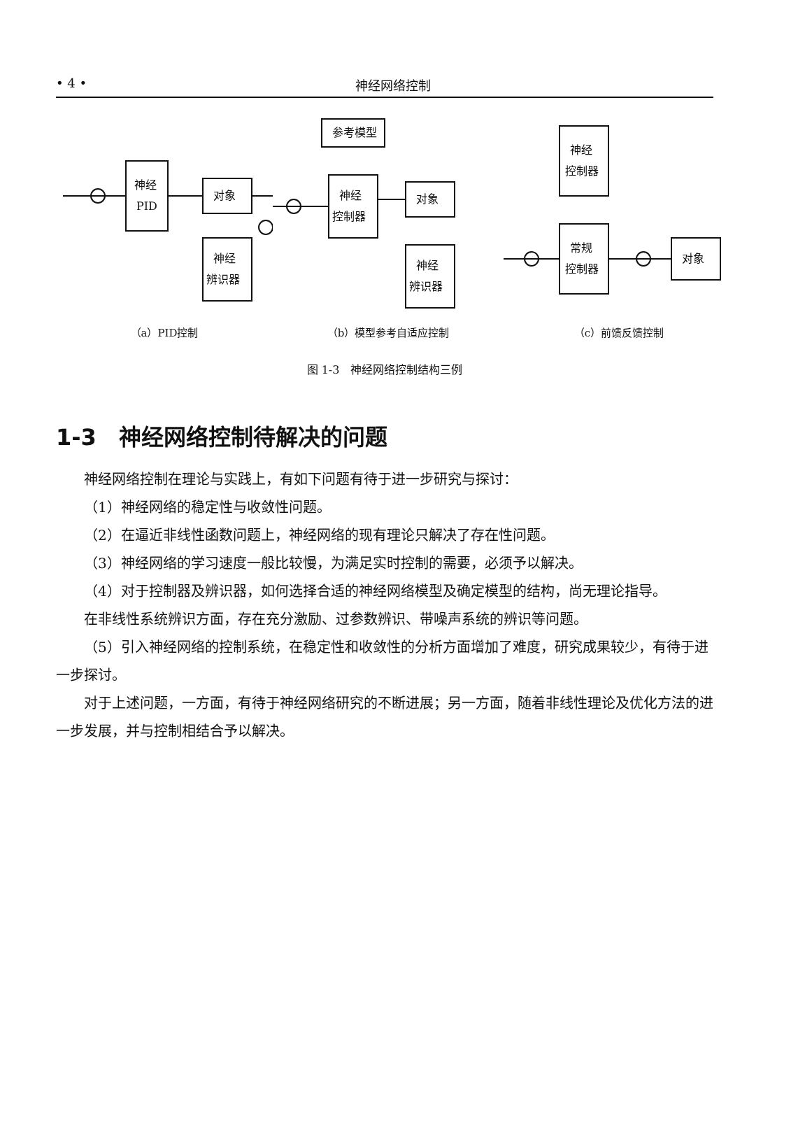• 4 • 神经网络控制
神经
PID
对象
神经
辨识器
（a）PID控制
参考模型
神经
控制器
对象
神经
辨识器
（b）模型参考自适应控制
神经
控制器
常规
控制器
对象
（c）前馈反馈控制
图 1-3　神经网络控制结构三例
1-3　神经网络控制待解决的问题
神经网络控制在理论与实践上，有如下问题有待于进一步研究与探讨：
（1）神经网络的稳定性与收敛性问题。
（2）在逼近非线性函数问题上，神经网络的现有理论只解决了存在性问题。
（3）神经网络的学习速度一般比较慢，为满足实时控制的需要，必须予以解决。
（4）对于控制器及辨识器，如何选择合适的神经网络模型及确定模型的结构，尚无理论指导。
在非线性系统辨识方面，存在充分激励、过参数辨识、带噪声系统的辨识等问题。
（5）引入神经网络的控制系统，在稳定性和收敛性的分析方面增加了难度，研究成果较少，有待于进一步探讨。
对于上述问题，一方面，有待于神经网络研究的不断进展；另一方面，随着非线性理论及优化方法的进一步发展，并与控制相结合予以解决。